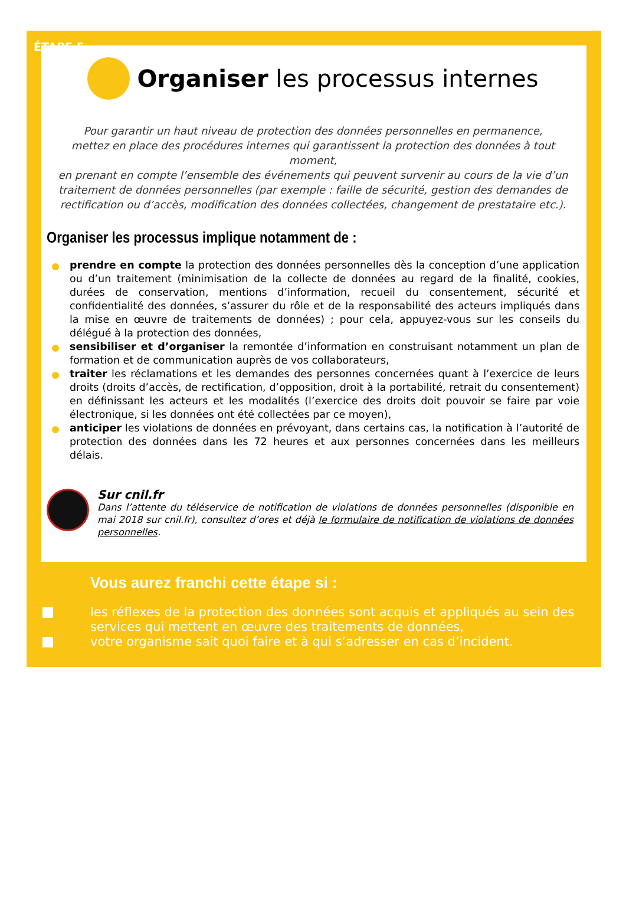ÉTAPE 5
Organiser les processus internes
Pour garantir un haut niveau de protection des données personnelles en permanence,
mettez en place des procédures internes qui garantissent la protection des données à tout moment,
en prenant en compte l’ensemble des événements qui peuvent survenir au cours de la vie d’un
traitement de données personnelles (par exemple : faille de sécurité, gestion des demandes de
rectification ou d’accès, modification des données collectées, changement de prestataire etc.).
Organiser les processus implique notamment de :
prendre en compte la protection des données personnelles dès la conception d’une application ou d’un traitement (minimisation de la collecte de données au regard de la finalité, cookies, durées de conservation, mentions d’information, recueil du consentement, sécurité et confidentialité des données, s’assurer du rôle et de la responsabilité des acteurs impliqués dans la mise en œuvre de traitements de données) ; pour cela, appuyez-vous sur les conseils du délégué à la protection des données,
sensibiliser et d’organiser la remontée d’information en construisant notamment un plan de formation et de communication auprès de vos collaborateurs,
traiter les réclamations et les demandes des personnes concernées quant à l’exercice de leurs droits (droits d’accès, de rectification, d’opposition, droit à la portabilité, retrait du consentement) en définissant les acteurs et les modalités (l’exercice des droits doit pouvoir se faire par voie électronique, si les données ont été collectées par ce moyen),
anticiper les violations de données en prévoyant, dans certains cas, la notification à l’autorité de protection des données dans les 72 heures et aux personnes concernées dans les meilleurs délais.
Sur cnil.fr
Dans l’attente du téléservice de notification de violations de données personnelles (disponible en mai 2018 sur cnil.fr), consultez d’ores et déjà le formulaire de notification de violations de données personnelles.
Vous aurez franchi cette étape si :
les réflexes de la protection des données sont acquis et appliqués au sein des services qui mettent en œuvre des traitements de données,
votre organisme sait quoi faire et à qui s’adresser en cas d’incident.